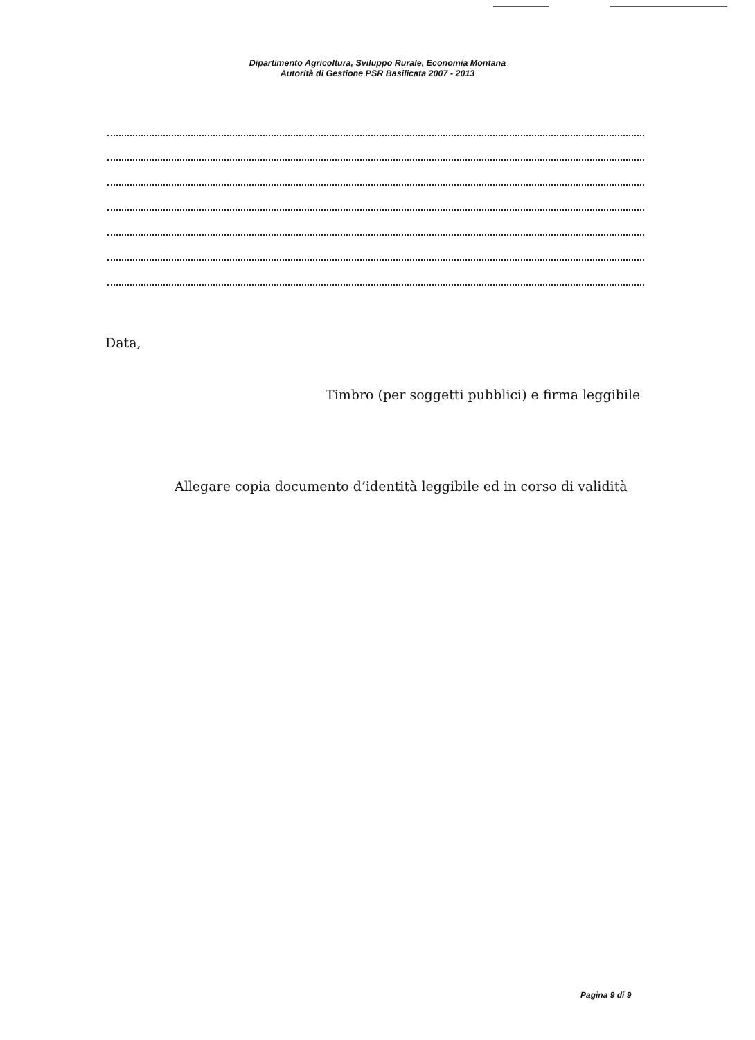Dipartimento Agricoltura, Sviluppo Rurale, Economia Montana
Autorità di Gestione PSR Basilicata 2007 - 2013
Data,
Timbro (per soggetti pubblici) e firma leggibile
Allegare copia documento d’identità leggibile ed in corso di validità
Pagina 9 di 9